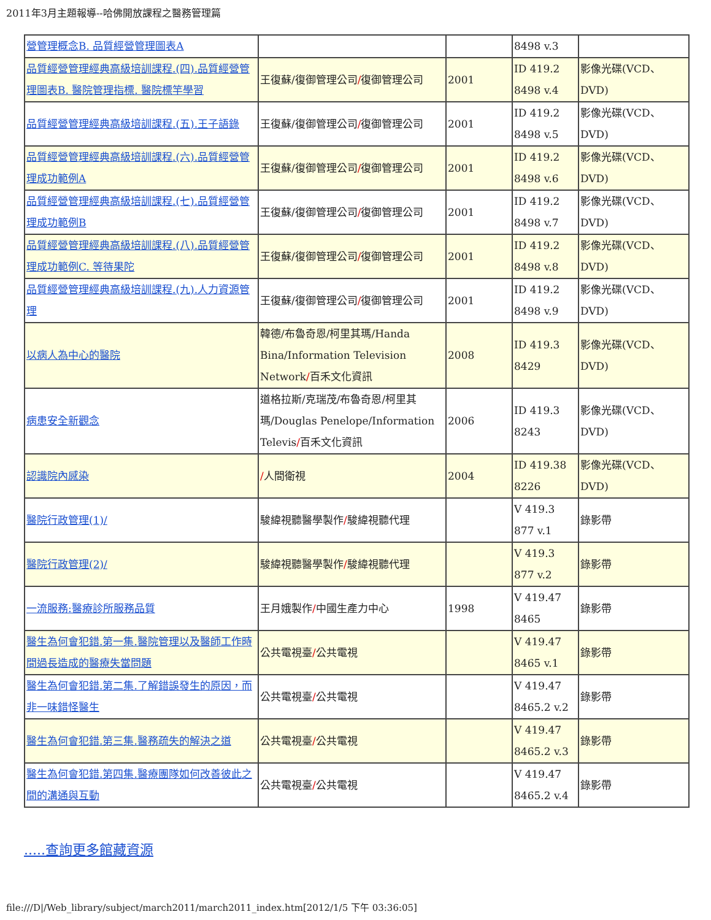2011年3月主題報導--哈佛開放課程之醫務管理篇
| 營管理概念B. 品質經營管理圖表A | | | 8498 v.3 | |
| 品質經營管理經典高級培訓課程.(四).品質經營管理圖表B. 醫院管理指標. 醫院標竿學習 | 王復蘇/復御管理公司 / 復御管理公司 | 2001 | ID 419.2 8498 v.4 | 影像光碟(VCD、DVD) |
| 品質經營管理經典高級培訓課程.(五).王子語錄 | 王復蘇/復御管理公司 / 復御管理公司 | 2001 | ID 419.2 8498 v.5 | 影像光碟(VCD、DVD) |
| 品質經營管理經典高級培訓課程.(六).品質經營管理成功範例A | 王復蘇/復御管理公司 / 復御管理公司 | 2001 | ID 419.2 8498 v.6 | 影像光碟(VCD、DVD) |
| 品質經營管理經典高級培訓課程.(七).品質經營管理成功範例B | 王復蘇/復御管理公司 / 復御管理公司 | 2001 | ID 419.2 8498 v.7 | 影像光碟(VCD、DVD) |
| 品質經營管理經典高級培訓課程.(八).品質經營管理成功範例C. 等待果陀 | 王復蘇/復御管理公司 / 復御管理公司 | 2001 | ID 419.2 8498 v.8 | 影像光碟(VCD、DVD) |
| 品質經營管理經典高級培訓課程.(九).人力資源管理 | 王復蘇/復御管理公司 / 復御管理公司 | 2001 | ID 419.2 8498 v.9 | 影像光碟(VCD、DVD) |
| 以病人為中心的醫院 | 韓德/布魯奇恩/柯里其瑪/Handa Bina/Information Television Network / 百禾文化資訊 | 2008 | ID 419.3 8429 | 影像光碟(VCD、DVD) |
| 病患安全新觀念 | 道格拉斯/克瑞茂/布魯奇恩/柯里其瑪/Douglas Penelope/Information Televis / 百禾文化資訊 | 2006 | ID 419.3 8243 | 影像光碟(VCD、DVD) |
| 認識院內感染 | / 人間衛視 | 2004 | ID 419.38 8226 | 影像光碟(VCD、DVD) |
| 醫院行政管理(1)/ | 駿緯視聽醫學製作 / 駿緯視聽代理 | | V 419.3 877 v.1 | 錄影帶 |
| 醫院行政管理(2)/ | 駿緯視聽醫學製作 / 駿緯視聽代理 | | V 419.3 877 v.2 | 錄影帶 |
| 一流服務:醫療診所服務品質 | 王月娥製作 / 中國生產力中心 | 1998 | V 419.47 8465 | 錄影帶 |
| 醫生為何會犯錯.第一集.醫院管理以及醫師工作時間過長造成的醫療失當問題 | 公共電視臺 / 公共電視 | | V 419.47 8465 v.1 | 錄影帶 |
| 醫生為何會犯錯.第二集.了解錯誤發生的原因，而非一味錯怪醫生 | 公共電視臺 / 公共電視 | | V 419.47 8465.2 v.2 | 錄影帶 |
| 醫生為何會犯錯.第三集.醫務疏失的解決之道 | 公共電視臺 / 公共電視 | | V 419.47 8465.2 v.3 | 錄影帶 |
| 醫生為何會犯錯.第四集.醫療團隊如何改善彼此之間的溝通與互動 | 公共電視臺 / 公共電視 | | V 419.47 8465.2 v.4 | 錄影帶 |
.....查詢更多館藏資源
file:///D|/Web_library/subject/march2011/march2011_index.htm[2012/1/5 下午 03:36:05]